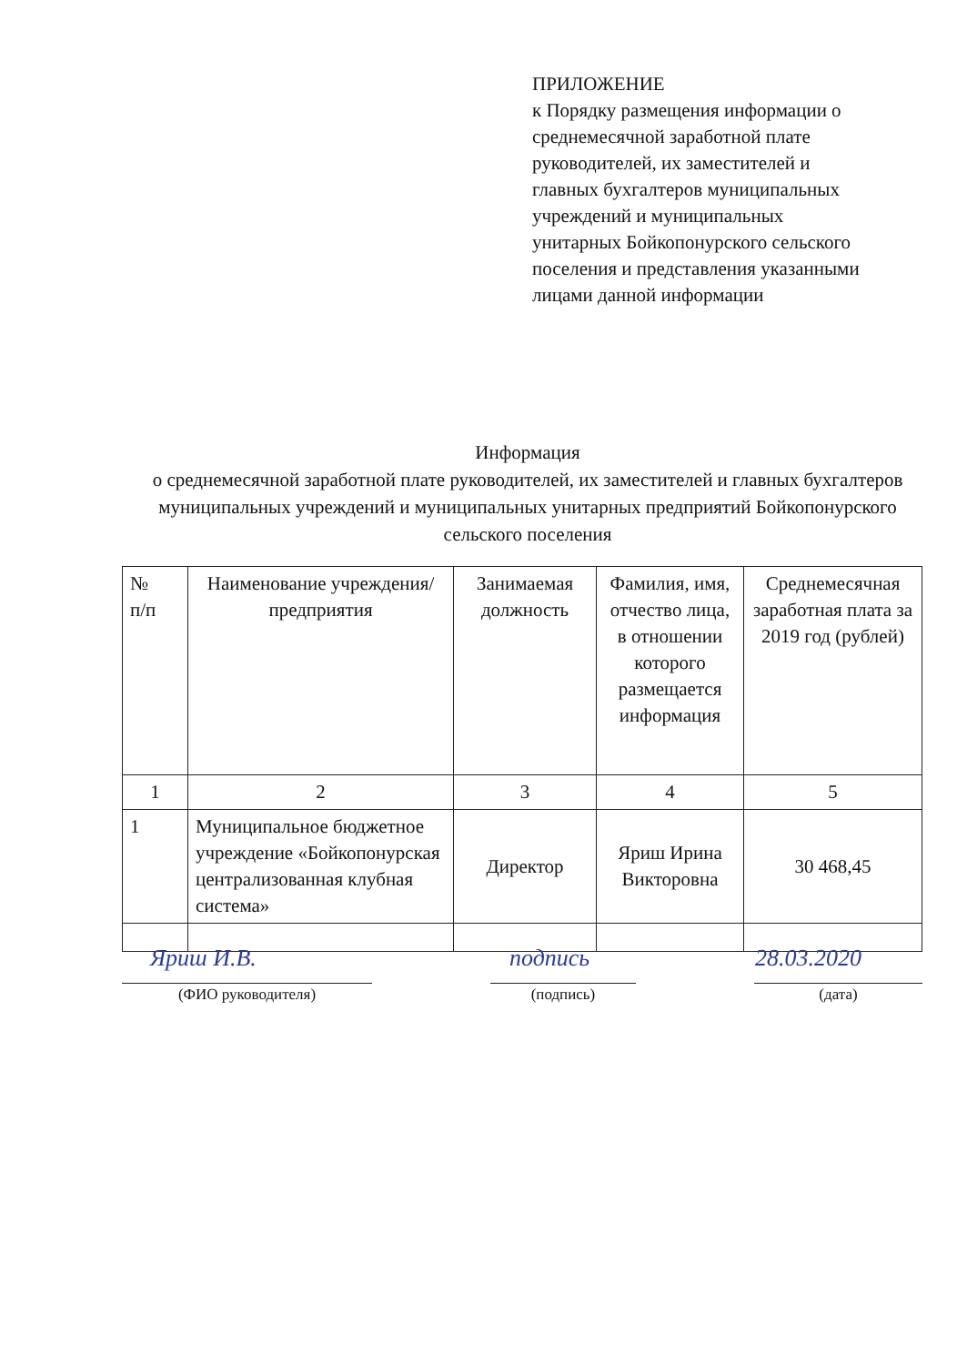ПРИЛОЖЕНИЕ
к Порядку размещения информации о среднемесячной заработной плате руководителей, их заместителей и главных бухгалтеров муниципальных учреждений и муниципальных унитарных Бойкопонурского сельского поселения и представления указанными лицами данной информации
Информация
о среднемесячной заработной плате руководителей, их заместителей и главных бухгалтеров муниципальных учреждений и муниципальных унитарных предприятий Бойкопонурского сельского поселения
| № п/п | Наименование учреждения/предприятия | Занимаемая должность | Фамилия, имя, отчество лица, в отношении которого размещается информация | Среднемесячная заработная плата за 2019 год (рублей) |
| --- | --- | --- | --- | --- |
| 1 | 2 | 3 | 4 | 5 |
| 1 | Муниципальное бюджетное учреждение «Бойкопонурская централизованная клубная система» | Директор | Яриш Ирина Викторовна | 30 468,45 |
Яриш И.В. подпись 28.03.2020
(ФИО руководителя) (подпись) (дата)